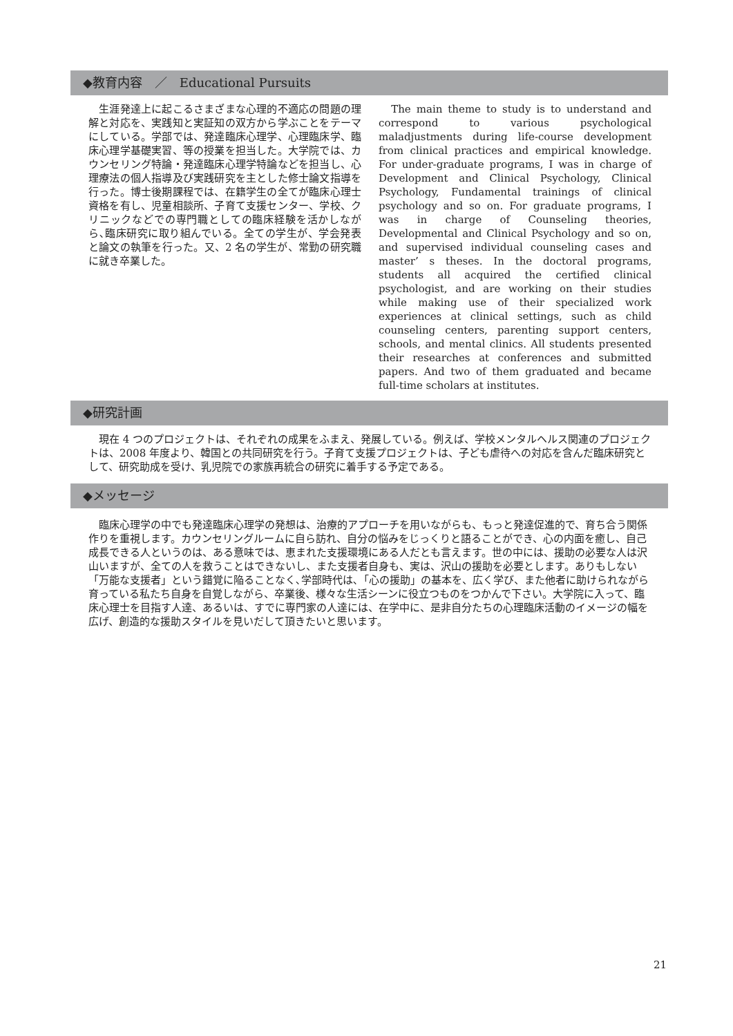◆教育内容　／　Educational Pursuits
　生涯発達上に起こるさまざまな心理的不適応の問題の理解と対応を、実践知と実証知の双方から学ぶことをテーマにしている。学部では、発達臨床心理学、心理臨床学、臨床心理学基礎実習、等の授業を担当した。大学院では、カウンセリング特論・発達臨床心理学特論などを担当し、心理療法の個人指導及び実践研究を主とした修士論文指導を行った。博士後期課程では、在籍学生の全てが臨床心理士資格を有し、児童相談所、子育て支援センター、学校、クリニックなどでの専門職としての臨床経験を活かしながら､臨床研究に取り組んでいる。全ての学生が、学会発表と論文の執筆を行った。又、2 名の学生が、常勤の研究職に就き卒業した。
　The main theme to study is to understand and correspond to various psychological maladjustments during life-course development from clinical practices and empirical knowledge. For under-graduate programs, I was in charge of Development and Clinical Psychology, Clinical Psychology, Fundamental trainings of clinical psychology and so on. For graduate programs, I was in charge of Counseling theories, Developmental and Clinical Psychology and so on, and supervised individual counseling cases and master’ s theses. In the doctoral programs, students all acquired the certified clinical psychologist, and are working on their studies while making use of their specialized work experiences at clinical settings, such as child counseling centers, parenting support centers, schools, and mental clinics. All students presented their researches at conferences and submitted papers. And two of them graduated and became full-time scholars at institutes.
◆研究計画
　現在 4 つのプロジェクトは、それぞれの成果をふまえ、発展している。例えば、学校メンタルヘルス関連のプロジェクトは、2008 年度より、韓国との共同研究を行う。子育て支援プロジェクトは、子ども虐待への対応を含んだ臨床研究として、研究助成を受け、乳児院での家族再統合の研究に着手する予定である。
◆メッセージ
　臨床心理学の中でも発達臨床心理学の発想は、治療的アプローチを用いながらも、もっと発達促進的で、育ち合う関係作りを重視します。カウンセリングルームに自ら訪れ、自分の悩みをじっくりと語ることができ、心の内面を癒し、自己成長できる人というのは、ある意味では、恵まれた支援環境にある人だとも言えます。世の中には、援助の必要な人は沢山いますが、全ての人を救うことはできないし、また支援者自身も、実は、沢山の援助を必要とします。ありもしない「万能な支援者」という錯覚に陥ることなく､学部時代は､「心の援助」の基本を、広く学び、また他者に助けられながら育っている私たち自身を自覚しながら、卒業後、様々な生活シーンに役立つものをつかんで下さい。大学院に入って、臨床心理士を目指す人達、あるいは、すでに専門家の人達には、在学中に、是非自分たちの心理臨床活動のイメージの幅を広げ、創造的な援助スタイルを見いだして頂きたいと思います。
21